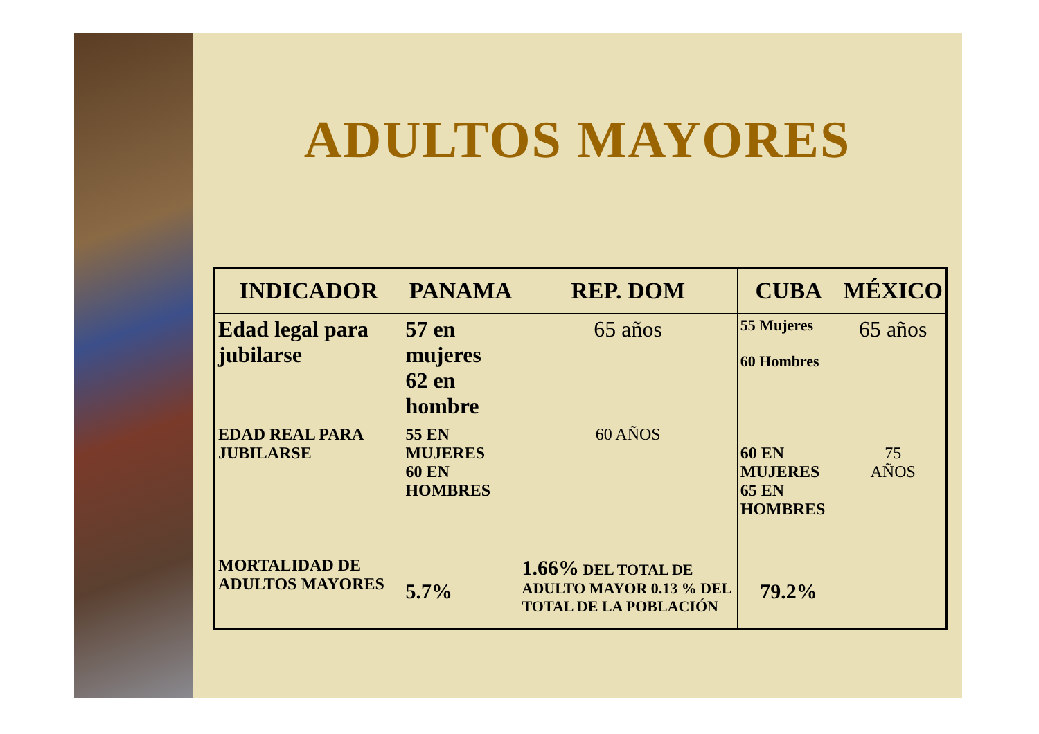ADULTOS MAYORES
| INDICADOR | PANAMA | REP. DOM | CUBA | MÉXICO |
| --- | --- | --- | --- | --- |
| Edad legal para jubilarse | 57 en mujeres 62 en hombre | 65 años | 55 Mujeres 60 Hombres | 65 años |
| EDAD REAL PARA JUBILARSE | 55 EN MUJERES 60 EN HOMBRES | 60 AÑOS | 60 EN MUJERES 65 EN HOMBRES | 75 AÑOS |
| MORTALIDAD DE ADULTOS MAYORES | 5.7% | 1.66% DEL TOTAL DE ADULTO MAYOR 0.13 % DEL TOTAL DE LA POBLACIÓN | 79.2% | |